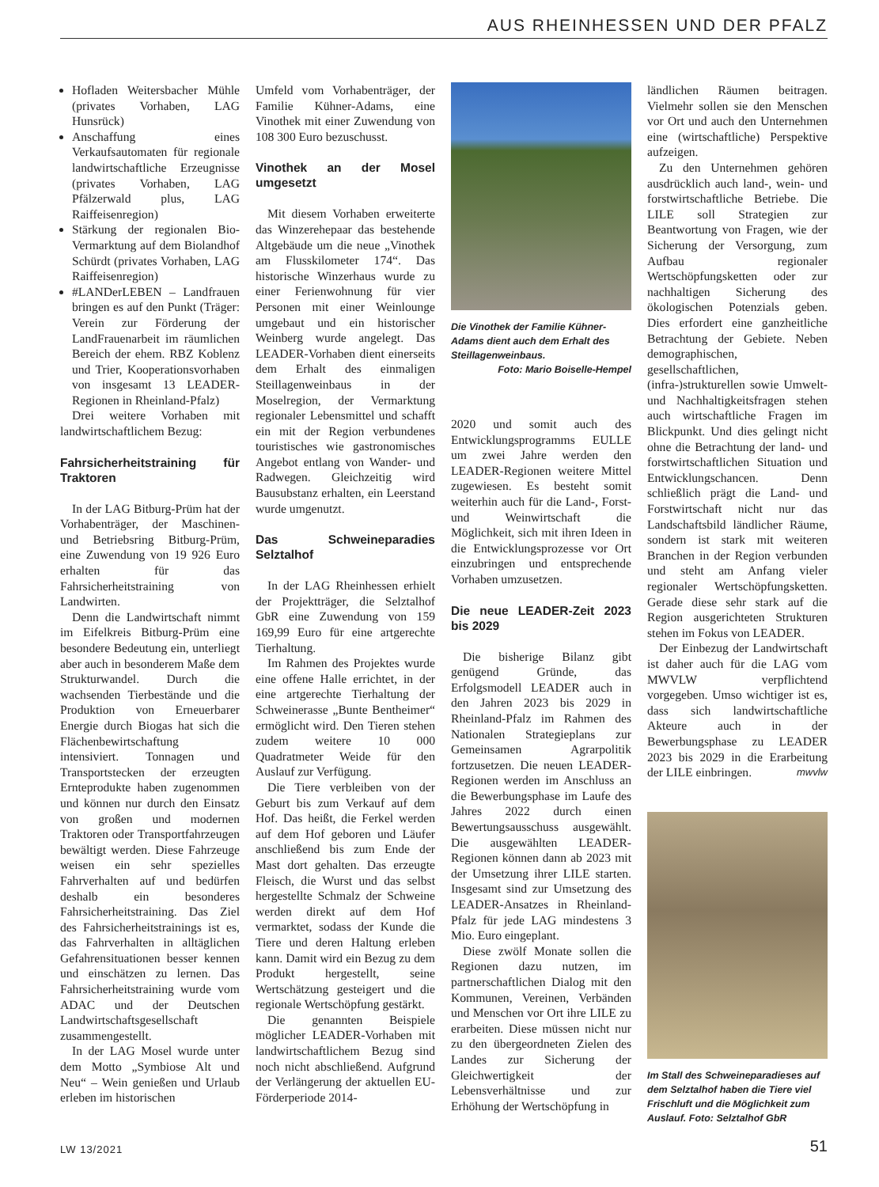AUS RHEINHESSEN UND DER PFALZ
Hofladen Weitersbacher Mühle (privates Vorhaben, LAG Hunsrück)
Anschaffung eines Verkaufsautomaten für regionale landwirtschaftliche Erzeugnisse (privates Vorhaben, LAG Pfälzerwald plus, LAG Raiffeisenregion)
Stärkung der regionalen Bio-Vermarktung auf dem Biolandhof Schürdt (privates Vorhaben, LAG Raiffeisenregion)
#LANDerLEBEN – Landfrauen bringen es auf den Punkt (Träger: Verein zur Förderung der LandFrauenarbeit im räumlichen Bereich der ehem. RBZ Koblenz und Trier, Kooperationsvorhaben von insgesamt 13 LEADER-Regionen in Rheinland-Pfalz)
Drei weitere Vorhaben mit landwirtschaftlichem Bezug:
Fahrsicherheitstraining für Traktoren
In der LAG Bitburg-Prüm hat der Vorhabenträger, der Maschinen- und Betriebsring Bitburg-Prüm, eine Zuwendung von 19 926 Euro erhalten für das Fahrsicherheitstraining von Landwirten.
Denn die Landwirtschaft nimmt im Eifelkreis Bitburg-Prüm eine besondere Bedeutung ein, unterliegt aber auch in besonderem Maße dem Strukturwandel. Durch die wachsenden Tierbestände und die Produktion von Erneuerbarer Energie durch Biogas hat sich die Flächenbewirtschaftung intensiviert. Tonnagen und Transportstecken der erzeugten Ernteprodukte haben zugenommen und können nur durch den Einsatz von großen und modernen Traktoren oder Transportfahrzeugen bewältigt werden. Diese Fahrzeuge weisen ein sehr spezielles Fahrverhalten auf und bedürfen deshalb ein besonderes Fahrsicherheitstraining. Das Ziel des Fahrsicherheitstrainings ist es, das Fahrverhalten in alltäglichen Gefahrensituationen besser kennen und einschätzen zu lernen. Das Fahrsicherheitstraining wurde vom ADAC und der Deutschen Landwirtschaftsgesellschaft zusammengestellt.
In der LAG Mosel wurde unter dem Motto „Symbiose Alt und Neu“ – Wein genießen und Urlaub erleben im historischen
Umfeld vom Vorhabenträger, der Familie Kühner-Adams, eine Vinothek mit einer Zuwendung von 108 300 Euro bezuschusst.
Vinothek an der Mosel umgesetzt
Mit diesem Vorhaben erweiterte das Winzerehepaar das bestehende Altgebäude um die neue „Vinothek am Flusskilometer 174“. Das historische Winzerhaus wurde zu einer Ferienwohnung für vier Personen mit einer Weinlounge umgebaut und ein historischer Weinberg wurde angelegt. Das LEADER-Vorhaben dient einerseits dem Erhalt des einmaligen Steillagenweinbaus in der Moselregion, der Vermarktung regionaler Lebensmittel und schafft ein mit der Region verbundenes touristisches wie gastronomisches Angebot entlang von Wander- und Radwegen. Gleichzeitig wird Bausubstanz erhalten, ein Leerstand wurde umgenutzt.
Das Schweineparadies Selztalhof
In der LAG Rheinhessen erhielt der Projektträger, die Selztalhof GbR eine Zuwendung von 159 169,99 Euro für eine artgerechte Tierhaltung.
Im Rahmen des Projektes wurde eine offene Halle errichtet, in der eine artgerechte Tierhaltung der Schweinerasse „Bunte Bentheimer“ ermöglicht wird. Den Tieren stehen zudem weitere 10 000 Quadratmeter Weide für den Auslauf zur Verfügung.
Die Tiere verbleiben von der Geburt bis zum Verkauf auf dem Hof. Das heißt, die Ferkel werden auf dem Hof geboren und Läufer anschließend bis zum Ende der Mast dort gehalten. Das erzeugte Fleisch, die Wurst und das selbst hergestellte Schmalz der Schweine werden direkt auf dem Hof vermarktet, sodass der Kunde die Tiere und deren Haltung erleben kann. Damit wird ein Bezug zu dem Produkt hergestellt, seine Wertschätzung gesteigert und die regionale Wertschöpfung gestärkt.
Die genannten Beispiele möglicher LEADER-Vorhaben mit landwirtschaftlichem Bezug sind noch nicht abschließend. Aufgrund der Verlängerung der aktuellen EU-Förderperiode 2014-
Die Vinothek der Familie Kühner-Adams dient auch dem Erhalt des Steillagenweinbaus.
Foto: Mario Boiselle-Hempel
2020 und somit auch des Entwicklungsprogramms EULLE um zwei Jahre werden den LEADER-Regionen weitere Mittel zugewiesen. Es besteht somit weiterhin auch für die Land-, Forst- und Weinwirtschaft die Möglichkeit, sich mit ihren Ideen in die Entwicklungsprozesse vor Ort einzubringen und entsprechende Vorhaben umzusetzen.
Die neue LEADER-Zeit 2023 bis 2029
Die bisherige Bilanz gibt genügend Gründe, das Erfolgsmodell LEADER auch in den Jahren 2023 bis 2029 in Rheinland-Pfalz im Rahmen des Nationalen Strategieplans zur Gemeinsamen Agrarpolitik fortzusetzen. Die neuen LEADER-Regionen werden im Anschluss an die Bewerbungsphase im Laufe des Jahres 2022 durch einen Bewertungsausschuss ausgewählt. Die ausgewählten LEADER-Regionen können dann ab 2023 mit der Umsetzung ihrer LILE starten. Insgesamt sind zur Umsetzung des LEADER-Ansatzes in Rheinland-Pfalz für jede LAG mindestens 3 Mio. Euro eingeplant.
Diese zwölf Monate sollen die Regionen dazu nutzen, im partnerschaftlichen Dialog mit den Kommunen, Vereinen, Verbänden und Menschen vor Ort ihre LILE zu erarbeiten. Diese müssen nicht nur zu den übergeordneten Zielen des Landes zur Sicherung der Gleichwertigkeit der Lebensverhältnisse und zur Erhöhung der Wertschöpfung in
ländlichen Räumen beitragen. Vielmehr sollen sie den Menschen vor Ort und auch den Unternehmen eine (wirtschaftliche) Perspektive aufzeigen.
Zu den Unternehmen gehören ausdrücklich auch land-, wein- und forstwirtschaftliche Betriebe. Die LILE soll Strategien zur Beantwortung von Fragen, wie der Sicherung der Versorgung, zum Aufbau regionaler Wertschöpfungsketten oder zur nachhaltigen Sicherung des ökologischen Potenzials geben. Dies erfordert eine ganzheitliche Betrachtung der Gebiete. Neben demographischen, gesellschaftlichen, (infra-)strukturellen sowie Umwelt- und Nachhaltigkeitsfragen stehen auch wirtschaftliche Fragen im Blickpunkt. Und dies gelingt nicht ohne die Betrachtung der land- und forstwirtschaftlichen Situation und Entwicklungschancen. Denn schließlich prägt die Land- und Forstwirtschaft nicht nur das Landschaftsbild ländlicher Räume, sondern ist stark mit weiteren Branchen in der Region verbunden und steht am Anfang vieler regionaler Wertschöpfungsketten. Gerade diese sehr stark auf die Region ausgerichteten Strukturen stehen im Fokus von LEADER.
Der Einbezug der Landwirtschaft ist daher auch für die LAG vom MWVLW verpflichtend vorgegeben. Umso wichtiger ist es, dass sich landwirtschaftliche Akteure auch in der Bewerbungsphase zu LEADER 2023 bis 2029 in die Erarbeitung der LILE einbringen. mwvlw
Im Stall des Schweineparadieses auf dem Selztalhof haben die Tiere viel Frischluft und die Möglichkeit zum Auslauf. Foto: Selztalhof GbR
LW 13/2021 51